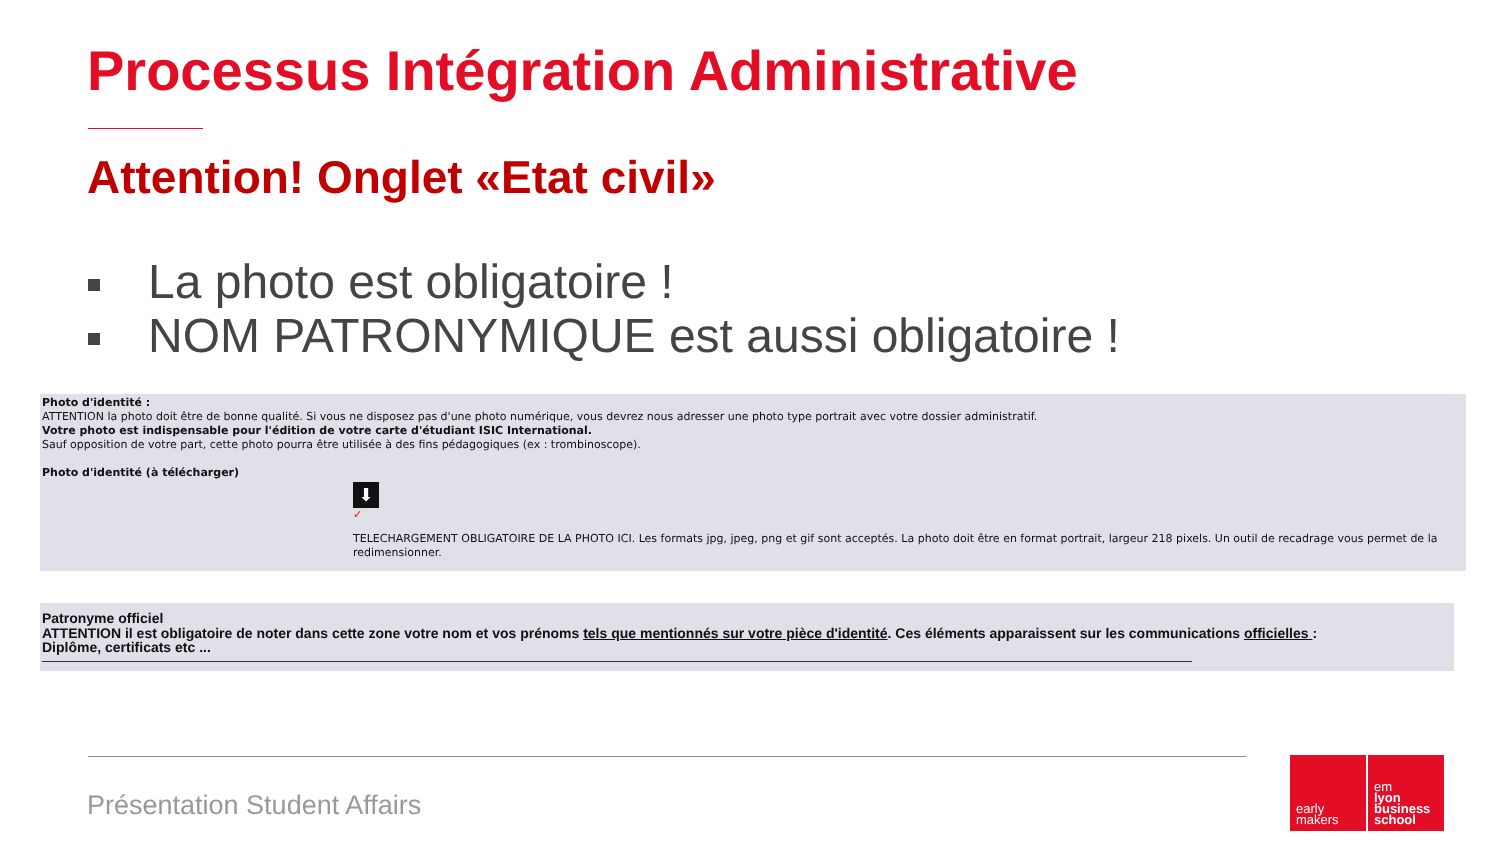Processus Intégration Administrative
Attention! Onglet «Etat civil»
La photo est obligatoire !
NOM PATRONYMIQUE est aussi obligatoire !
Photo d'identité :
ATTENTION la photo doit être de bonne qualité. Si vous ne disposez pas d'une photo numérique, vous devrez nous adresser une photo type portrait avec votre dossier administratif.
Votre photo est indispensable pour l'édition de votre carte d'étudiant ISIC International.
Sauf opposition de votre part, cette photo pourra être utilisée à des fins pédagogiques (ex : trombinoscope).
Photo d'identité (à télécharger)
⬇
✓
TELECHARGEMENT OBLIGATOIRE DE LA PHOTO ICI. Les formats jpg, jpeg, png et gif sont acceptés. La photo doit être en format portrait, largeur 218 pixels. Un outil de recadrage vous permet de la redimensionner.
Patronyme officiel
ATTENTION il est obligatoire de noter dans cette zone votre nom et vos prénoms tels que mentionnés sur votre pièce d'identité. Ces éléments apparaissent sur les communications officielles :
Diplôme, certificats etc ...
Présentation Student Affairs
early
makers
em
lyon
business
school